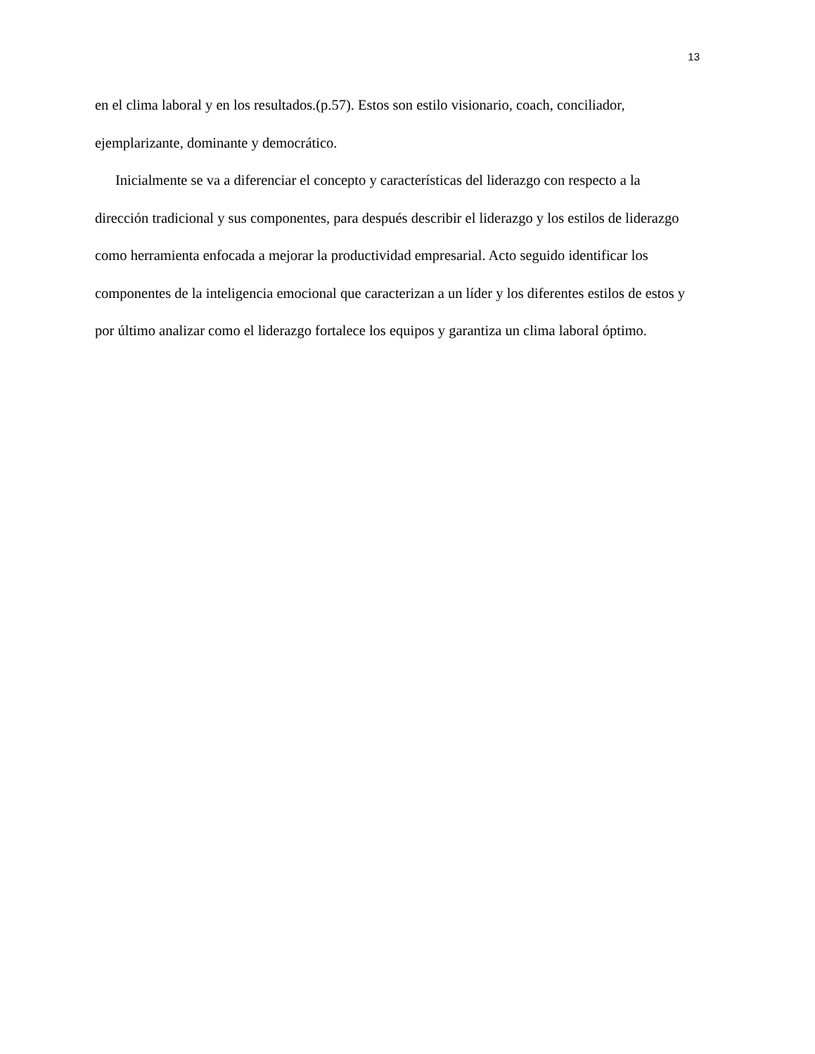13
en el clima laboral y en los resultados.(p.57). Estos son estilo visionario, coach, conciliador, ejemplarizante, dominante y democrático.
Inicialmente se va a diferenciar el concepto y características del liderazgo con respecto a la dirección tradicional y sus componentes, para después describir el liderazgo y los estilos de liderazgo como herramienta enfocada a mejorar la productividad empresarial. Acto seguido identificar los componentes de la inteligencia emocional que caracterizan a un líder y los diferentes estilos de estos y por último analizar como el liderazgo fortalece los equipos y garantiza un clima laboral óptimo.